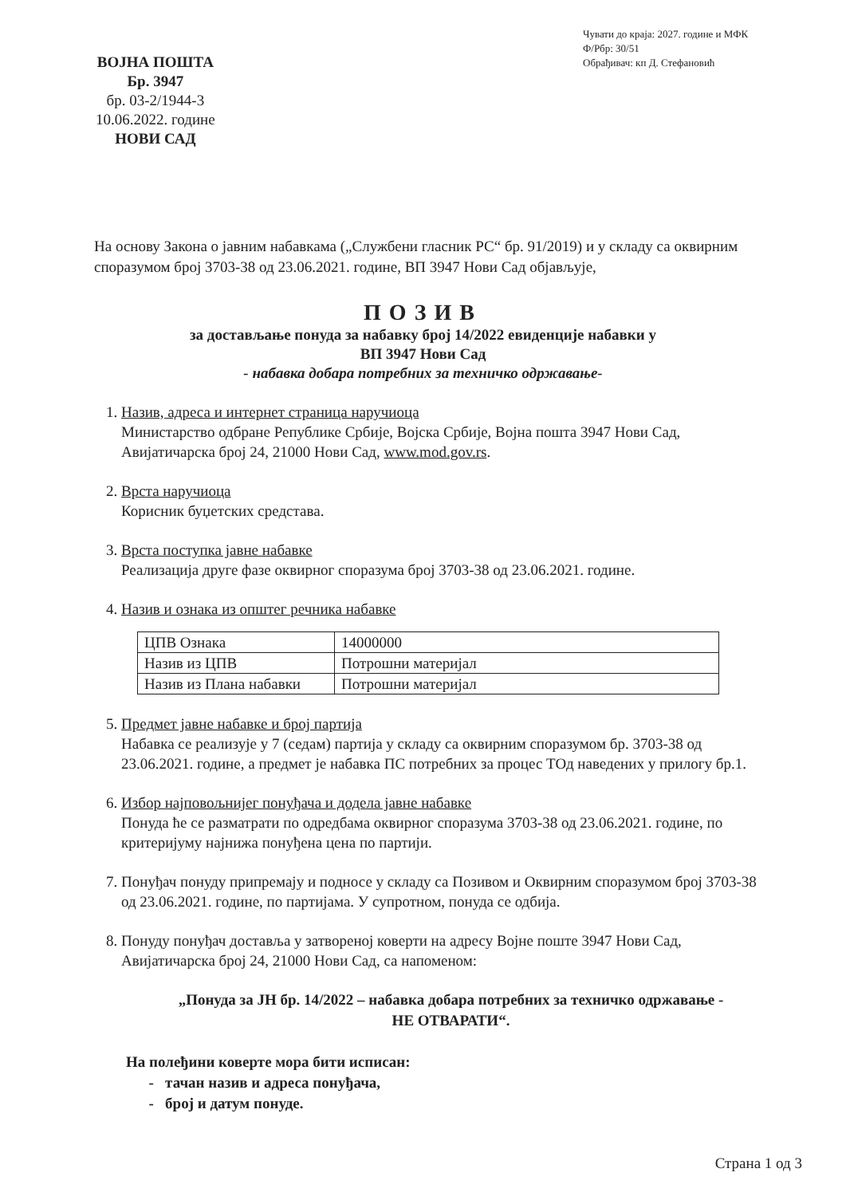ВОЈНА ПОШТА
Бр. 3947
бр. 03-2/1944-3
10.06.2022. године
НОВИ САД
Чувати до краја: 2027. године и МФК
Ф/Рбр: 30/51
Обрађивач: кп Д. Стефановић
На основу Закона о јавним набавкама („Службени гласник РС“ бр. 91/2019) и у складу са оквирним споразумом број 3703-38 од 23.06.2021. године, ВП 3947 Нови Сад објављује,
ПОЗИВ
за достављање понуда за набавку број 14/2022 евиденције набавки у
ВП 3947 Нови Сад
- набавка добара потребних за техничко одржавање-
1. Назив, адреса и интернет страница наручиоца
Министарство одбране Републике Србије, Војска Србије, Војна пошта 3947 Нови Сад, Авијатичарска број 24, 21000 Нови Сад, www.mod.gov.rs.
2. Врста наручиоца
Корисник буџетских средстава.
3. Врста поступка јавне набавке
Реализација друге фазе оквирног споразума број 3703-38 од 23.06.2021. године.
4. Назив и ознака из општег речника набавке
| ЦПВ Ознака | 14000000 |
| Назив из ЦПВ | Потрошни материјал |
| Назив из Плана набавки | Потрошни материјал |
5. Предмет јавне набавке и број партија
Набавка се реализује у 7 (седам) партија у складу са оквирним споразумом бр. 3703-38 од 23.06.2021. године, а предмет је набавка ПС потребних за процес ТОд наведених у прилогу бр.1.
6. Избор најповољнијег понуђача и додела јавне набавке
Понуда ће се разматрати по одредбама оквирног споразума 3703-38 од 23.06.2021. године, по критеријуму најнижа понуђена цена по партији.
7. Понуђач понуду припремају и подносе у складу са Позивом и Оквирним споразумом број 3703-38 од 23.06.2021. године, по партијама. У супротном, понуда се одбија.
8. Понуду понуђач доставља у затвореној коверти на адресу Војне поште 3947 Нови Сад, Авијатичарска број 24, 21000 Нови Сад, са напоменом:
„Понуда за ЈН бр. 14/2022 – набавка добара потребних за техничко одржавање -
НЕ ОТВАРАТИ“.
На полеђини коверте мора бити исписан:
- тачан назив и адреса понуђача,
- број и датум понуде.
Страна 1 од 3